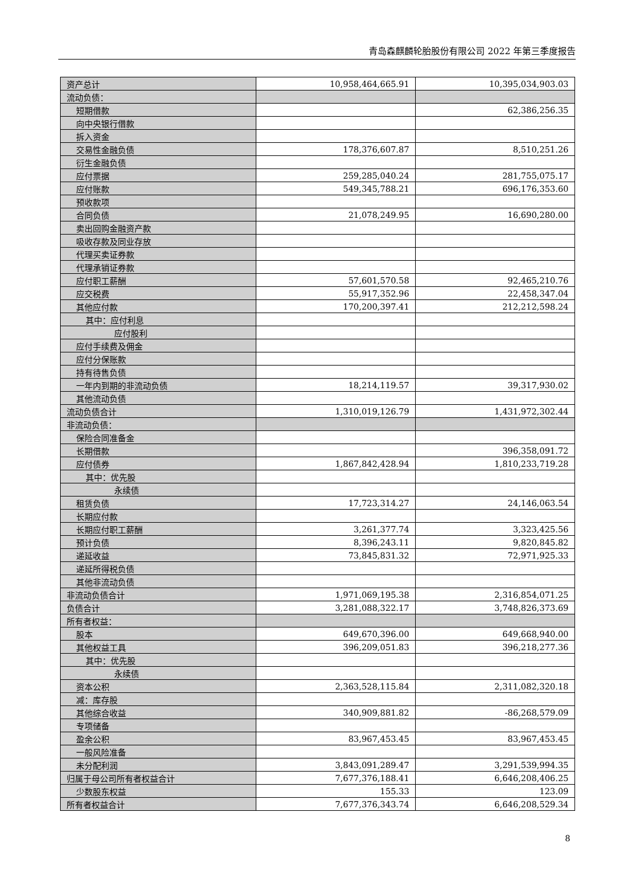青岛森麒麟轮胎股份有限公司 2022 年第三季度报告
| 资产总计 | 10,958,464,665.91 | 10,395,034,903.03 |
| 流动负债： | | |
| 短期借款 | | 62,386,256.35 |
| 向中央银行借款 | | |
| 拆入资金 | | |
| 交易性金融负债 | 178,376,607.87 | 8,510,251.26 |
| 衍生金融负债 | | |
| 应付票据 | 259,285,040.24 | 281,755,075.17 |
| 应付账款 | 549,345,788.21 | 696,176,353.60 |
| 预收款项 | | |
| 合同负债 | 21,078,249.95 | 16,690,280.00 |
| 卖出回购金融资产款 | | |
| 吸收存款及同业存放 | | |
| 代理买卖证券款 | | |
| 代理承销证券款 | | |
| 应付职工薪酬 | 57,601,570.58 | 92,465,210.76 |
| 应交税费 | 55,917,352.96 | 22,458,347.04 |
| 其他应付款 | 170,200,397.41 | 212,212,598.24 |
| 其中：应付利息 | | |
| 应付股利 | | |
| 应付手续费及佣金 | | |
| 应付分保账款 | | |
| 持有待售负债 | | |
| 一年内到期的非流动负债 | 18,214,119.57 | 39,317,930.02 |
| 其他流动负债 | | |
| 流动负债合计 | 1,310,019,126.79 | 1,431,972,302.44 |
| 非流动负债： | | |
| 保险合同准备金 | | |
| 长期借款 | | 396,358,091.72 |
| 应付债券 | 1,867,842,428.94 | 1,810,233,719.28 |
| 其中：优先股 | | |
| 永续债 | | |
| 租赁负债 | 17,723,314.27 | 24,146,063.54 |
| 长期应付款 | | |
| 长期应付职工薪酬 | 3,261,377.74 | 3,323,425.56 |
| 预计负债 | 8,396,243.11 | 9,820,845.82 |
| 递延收益 | 73,845,831.32 | 72,971,925.33 |
| 递延所得税负债 | | |
| 其他非流动负债 | | |
| 非流动负债合计 | 1,971,069,195.38 | 2,316,854,071.25 |
| 负债合计 | 3,281,088,322.17 | 3,748,826,373.69 |
| 所有者权益： | | |
| 股本 | 649,670,396.00 | 649,668,940.00 |
| 其他权益工具 | 396,209,051.83 | 396,218,277.36 |
| 其中：优先股 | | |
| 永续债 | | |
| 资本公积 | 2,363,528,115.84 | 2,311,082,320.18 |
| 减：库存股 | | |
| 其他综合收益 | 340,909,881.82 | -86,268,579.09 |
| 专项储备 | | |
| 盈余公积 | 83,967,453.45 | 83,967,453.45 |
| 一般风险准备 | | |
| 未分配利润 | 3,843,091,289.47 | 3,291,539,994.35 |
| 归属于母公司所有者权益合计 | 7,677,376,188.41 | 6,646,208,406.25 |
| 少数股东权益 | 155.33 | 123.09 |
| 所有者权益合计 | 7,677,376,343.74 | 6,646,208,529.34 |
8